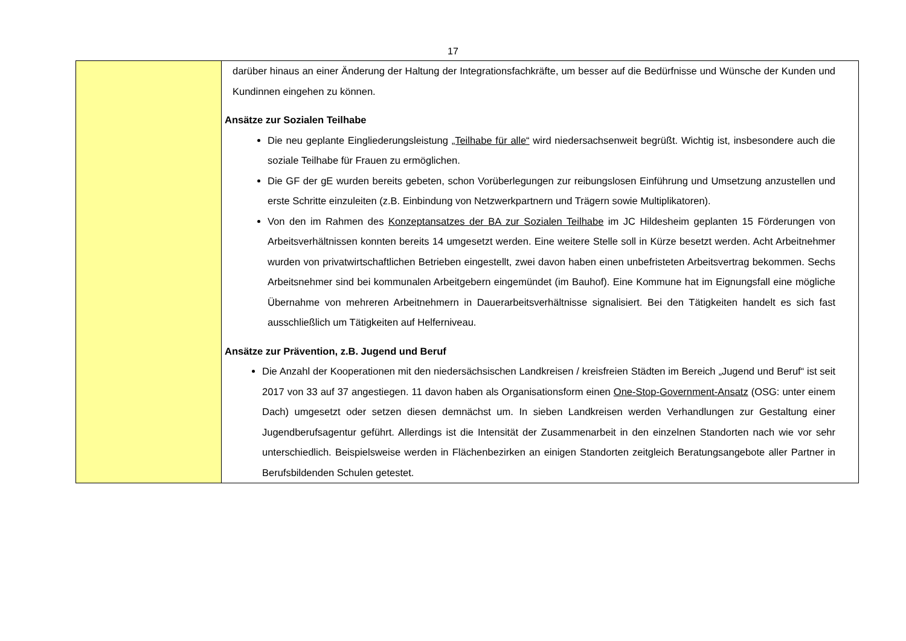17
| | darüber hinaus an einer Änderung der Haltung der Integrationsfachkräfte, um besser auf die Bedürfnisse und Wünsche der Kunden und Kundinnen eingehen zu können. Ansätze zur Sozialen Teilhabe Die neu geplante Eingliederungsleistung „Teilhabe für alle“ wird niedersachsenweit begrüßt. Wichtig ist, insbesondere auch die soziale Teilhabe für Frauen zu ermöglichen. Die GF der gE wurden bereits gebeten, schon Vorüberlegungen zur reibungslosen Einführung und Umsetzung anzustellen und erste Schritte einzuleiten (z.B. Einbindung von Netzwerkpartnern und Trägern sowie Multiplikatoren). Von den im Rahmen des Konzeptansatzes der BA zur Sozialen Teilhabe im JC Hildesheim geplanten 15 Förderungen von Arbeitsverhältnissen konnten bereits 14 umgesetzt werden. Eine weitere Stelle soll in Kürze besetzt werden. Acht Arbeitnehmer wurden von privatwirtschaftlichen Betrieben eingestellt, zwei davon haben einen unbefristeten Arbeitsvertrag bekommen. Sechs Arbeitsnehmer sind bei kommunalen Arbeitgebern eingemündet (im Bauhof). Eine Kommune hat im Eignungsfall eine mögliche Übernahme von mehreren Arbeitnehmern in Dauerarbeitsverhältnisse signalisiert. Bei den Tätigkeiten handelt es sich fast ausschließlich um Tätigkeiten auf Helferniveau. Ansätze zur Prävention, z.B. Jugend und Beruf Die Anzahl der Kooperationen mit den niedersächsischen Landkreisen / kreisfreien Städten im Bereich „Jugend und Beruf“ ist seit 2017 von 33 auf 37 angestiegen. 11 davon haben als Organisationsform einen One-Stop-Government-Ansatz (OSG: unter einem Dach) umgesetzt oder setzen diesen demnächst um. In sieben Landkreisen werden Verhandlungen zur Gestaltung einer Jugendberufsagentur geführt. Allerdings ist die Intensität der Zusammenarbeit in den einzelnen Standorten nach wie vor sehr unterschiedlich. Beispielsweise werden in Flächenbezirken an einigen Standorten zeitgleich Beratungsangebote aller Partner in Berufsbildenden Schulen getestet. |